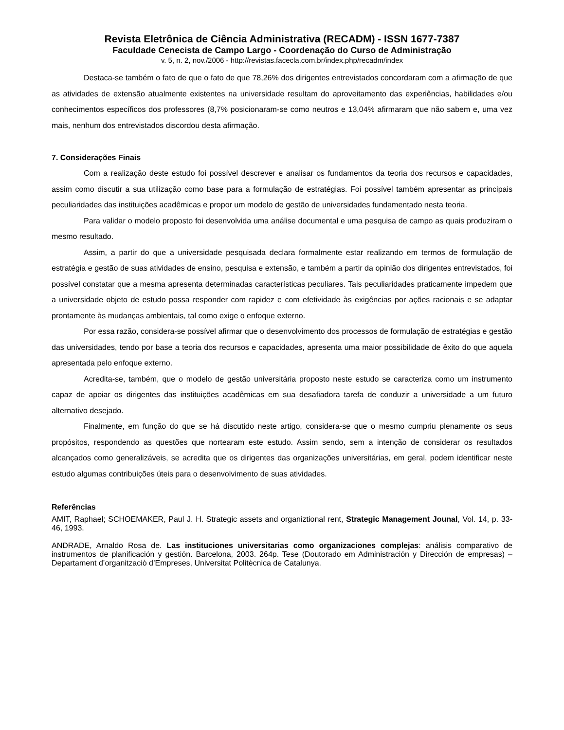Revista Eletrônica de Ciência Administrativa (RECADM) - ISSN 1677-7387
Faculdade Cenecista de Campo Largo - Coordenação do Curso de Administração
v. 5, n. 2, nov./2006 - http://revistas.facecla.com.br/index.php/recadm/index
Destaca-se também o fato de que o fato de que 78,26% dos dirigentes entrevistados concordaram com a afirmação de que as atividades de extensão atualmente existentes na universidade resultam do aproveitamento das experiências, habilidades e/ou conhecimentos específicos dos professores (8,7% posicionaram-se como neutros e 13,04% afirmaram que não sabem e, uma vez mais, nenhum dos entrevistados discordou desta afirmação.
7. Considerações Finais
Com a realização deste estudo foi possível descrever e analisar os fundamentos da teoria dos recursos e capacidades, assim como discutir a sua utilização como base para a formulação de estratégias. Foi possível também apresentar as principais peculiaridades das instituições acadêmicas e propor um modelo de gestão de universidades fundamentado nesta teoria.
Para validar o modelo proposto foi desenvolvida uma análise documental e uma pesquisa de campo as quais produziram o mesmo resultado.
Assim, a partir do que a universidade pesquisada declara formalmente estar realizando em termos de formulação de estratégia e gestão de suas atividades de ensino, pesquisa e extensão, e também a partir da opinião dos dirigentes entrevistados, foi possível constatar que a mesma apresenta determinadas características peculiares. Tais peculiaridades praticamente impedem que a universidade objeto de estudo possa responder com rapidez e com efetividade às exigências por ações racionais e se adaptar prontamente às mudanças ambientais, tal como exige o enfoque externo.
Por essa razão, considera-se possível afirmar que o desenvolvimento dos processos de formulação de estratégias e gestão das universidades, tendo por base a teoria dos recursos e capacidades, apresenta uma maior possibilidade de êxito do que aquela apresentada pelo enfoque externo.
Acredita-se, também, que o modelo de gestão universitária proposto neste estudo se caracteriza como um instrumento capaz de apoiar os dirigentes das instituições acadêmicas em sua desafiadora tarefa de conduzir a universidade a um futuro alternativo desejado.
Finalmente, em função do que se há discutido neste artigo, considera-se que o mesmo cumpriu plenamente os seus propósitos, respondendo as questões que nortearam este estudo. Assim sendo, sem a intenção de considerar os resultados alcançados como generalizáveis, se acredita que os dirigentes das organizações universitárias, em geral, podem identificar neste estudo algumas contribuições úteis para o desenvolvimento de suas atividades.
Referências
AMIT, Raphael; SCHOEMAKER, Paul J. H. Strategic assets and organiztional rent, Strategic Management Jounal, Vol. 14, p. 33-46, 1993.
ANDRADE, Arnaldo Rosa de. Las instituciones universitarias como organizaciones complejas: análisis comparativo de instrumentos de planificación y gestión. Barcelona, 2003. 264p. Tese (Doutorado em Administración y Dirección de empresas) – Departament d’organitzaciò d’Empreses, Universitat Politècnica de Catalunya.